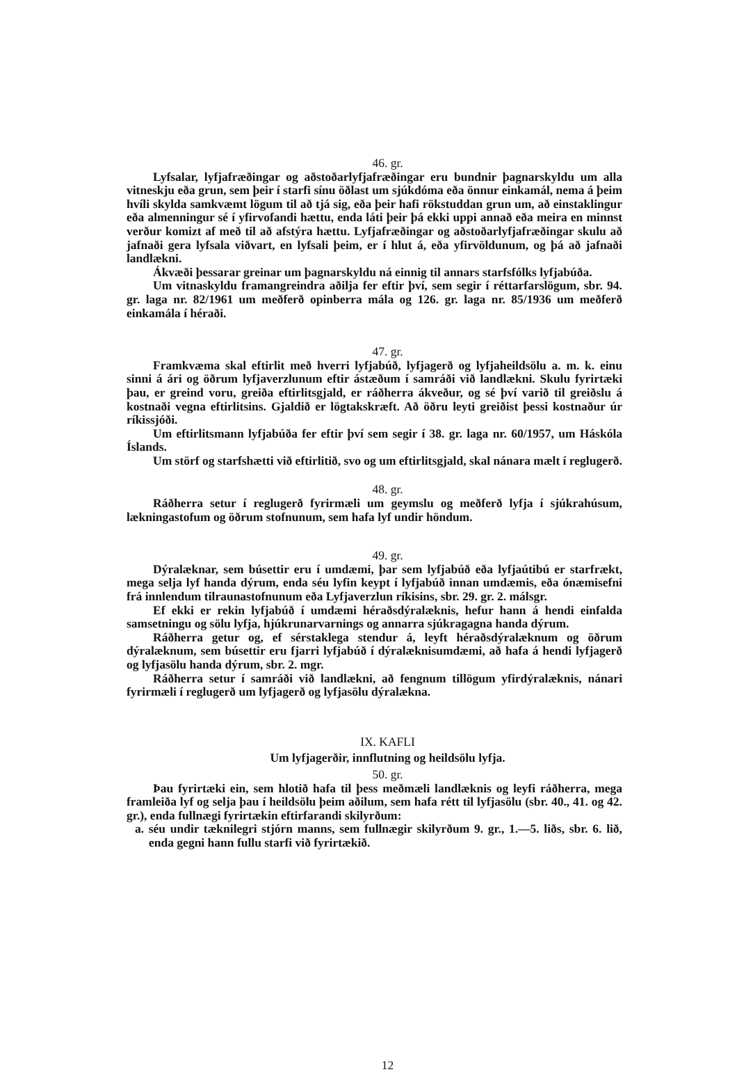46. gr.
Lyfsalar, lyfjafræðingar og aðstoðarlyfjafræðingar eru bundnir þagnarskyldu um alla vitneskju eða grun, sem þeir í starfi sínu öðlast um sjúkdóma eða önnur einkamál, nema á þeim hvíli skylda samkvæmt lögum til að tjá sig, eða þeir hafi rökstuddan grun um, að einstaklingur eða almenningur sé í yfirvofandi hættu, enda láti þeir þá ekki uppi annað eða meira en minnst verður komizt af með til að afstýra hættu. Lyfjafræðingar og aðstoðarlyfjafræðingar skulu að jafnaði gera lyfsala viðvart, en lyfsali þeim, er í hlut á, eða yfirvöldunum, og þá að jafnaði landlækni.
Ákvæði þessarar greinar um þagnarskyldu ná einnig til annars starfsfólks lyfjabúða.
Um vitnaskyldu framangreindra aðilja fer eftir því, sem segir í réttarfarslögum, sbr. 94. gr. laga nr. 82/1961 um meðferð opinberra mála og 126. gr. laga nr. 85/1936 um meðferð einkamála í héraði.
47. gr.
Framkvæma skal eftirlit með hverri lyfjabúð, lyfjagerð og lyfjaheildsölu a. m. k. einu sinni á ári og öðrum lyfjaverzlunum eftir ástæðum í samráði við landlækni. Skulu fyrirtæki þau, er greind voru, greiða eftirlitsgjald, er ráðherra ákveður, og sé því varið til greiðslu á kostnaði vegna eftirlitsins. Gjaldið er lögtakskræft. Að öðru leyti greiðist þessi kostnaður úr ríkissjóði.
Um eftirlitsmann lyfjabúða fer eftir því sem segir í 38. gr. laga nr. 60/1957, um Háskóla Íslands.
Um störf og starfshætti við eftirlitið, svo og um eftirlitsgjald, skal nánara mælt í reglugerð.
48. gr.
Ráðherra setur í reglugerð fyrirmæli um geymslu og meðferð lyfja í sjúkrahúsum, lækningastofum og öðrum stofnunum, sem hafa lyf undir höndum.
49. gr.
Dýralæknar, sem búsettir eru í umdæmi, þar sem lyfjabúð eða lyfjaútibú er starfrækt, mega selja lyf handa dýrum, enda séu lyfin keypt í lyfjabúð innan umdæmis, eða ónæmisefni frá innlendum tilraunastofnunum eða Lyfjaverzlun ríkisins, sbr. 29. gr. 2. málsgr.
Ef ekki er rekin lyfjabúð í umdæmi héraðsdýralæknis, hefur hann á hendi einfalda samsetningu og sölu lyfja, hjúkrunarvarnings og annarra sjúkragagna handa dýrum.
Ráðherra getur og, ef sérstaklega stendur á, leyft héraðsdýralæknum og öðrum dýralæknum, sem búsettir eru fjarri lyfjabúð í dýralæknisumdæmi, að hafa á hendi lyfjagerð og lyfjasölu handa dýrum, sbr. 2. mgr.
Ráðherra setur í samráði við landlækni, að fengnum tillögum yfirdýralæknis, nánari fyrirmæli í reglugerð um lyfjagerð og lyfjasölu dýralækna.
IX. KAFLI
Um lyfjagerðir, innflutning og heildsölu lyfja.
50. gr.
Þau fyrirtæki ein, sem hlotið hafa til þess meðmæli landlæknis og leyfi ráðherra, mega framleiða lyf og selja þau í heildsölu þeim aðilum, sem hafa rétt til lyfjasölu (sbr. 40., 41. og 42. gr.), enda fullnægi fyrirtækin eftirfarandi skilyrðum:
a. séu undir tæknilegri stjórn manns, sem fullnægir skilyrðum 9. gr., 1.—5. liðs, sbr. 6. lið, enda gegni hann fullu starfi við fyrirtækið.
12